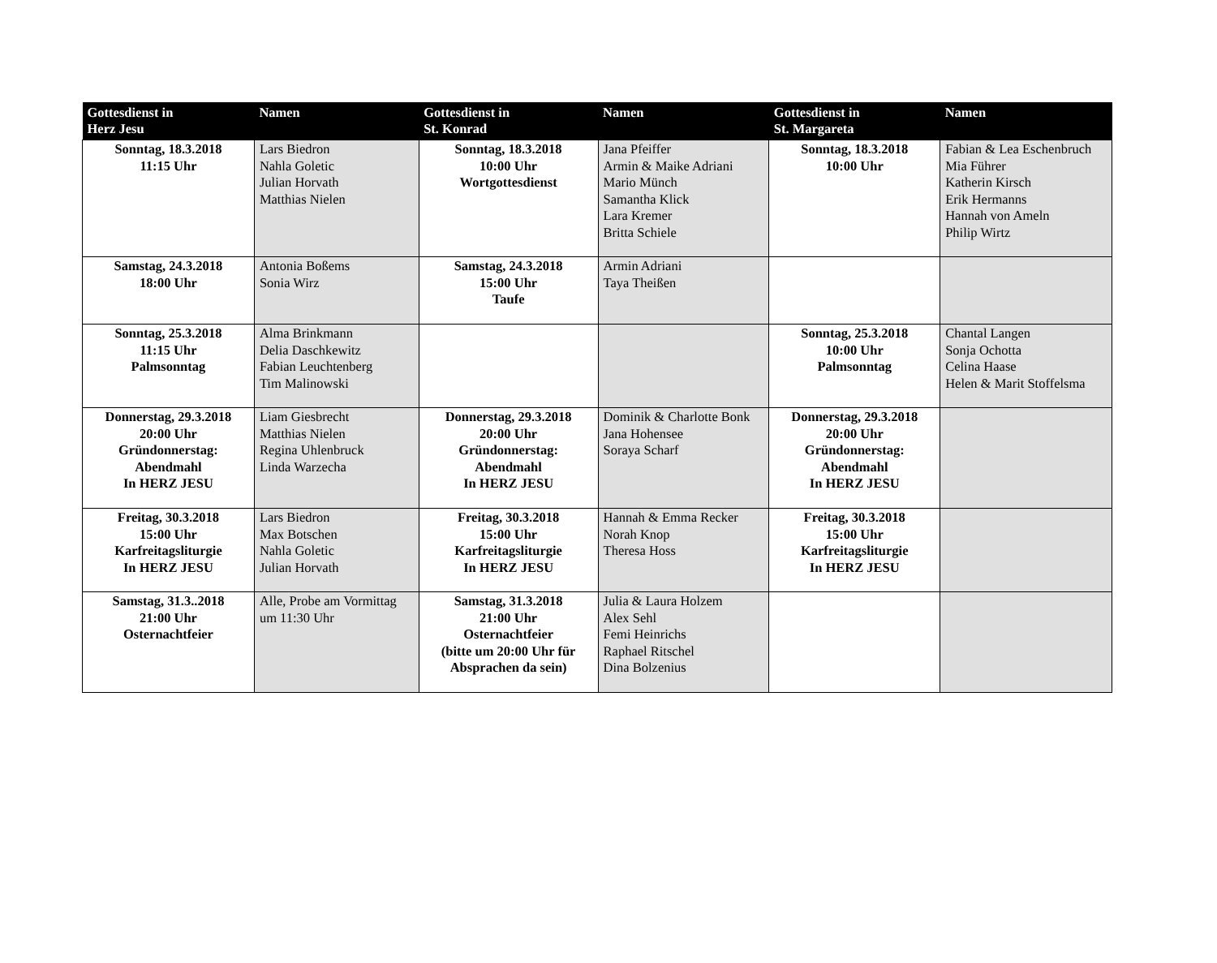| Gottesdienst in Herz Jesu | Namen | Gottesdienst in St. Konrad | Namen | Gottesdienst in St. Margareta | Namen |
| --- | --- | --- | --- | --- | --- |
| Sonntag, 18.3.2018 11:15 Uhr | Lars Biedron Nahla Goletic Julian Horvath Matthias Nielen | Sonntag, 18.3.2018 10:00 Uhr Wortgottesdienst | Jana Pfeiffer Armin & Maike Adriani Mario Münch Samantha Klick Lara Kremer Britta Schiele | Sonntag, 18.3.2018 10:00 Uhr | Fabian & Lea Eschenbruch Mia Führer Katherin Kirsch Erik Hermanns Hannah von Ameln Philip Wirtz |
| Samstag, 24.3.2018 18:00 Uhr | Antonia Boßems Sonia Wirz | Samstag, 24.3.2018 15:00 Uhr Taufe | Armin Adriani Taya Theißen | | |
| Sonntag, 25.3.2018 11:15 Uhr Palmsonntag | Alma Brinkmann Delia Daschkewitz Fabian Leuchtenberg Tim Malinowski | | | Sonntag, 25.3.2018 10:00 Uhr Palmsonntag | Chantal Langen Sonja Ochotta Celina Haase Helen & Marit Stoffelsma |
| Donnerstag, 29.3.2018 20:00 Uhr Gründonnerstag: Abendmahl In HERZ JESU | Liam Giesbrecht Matthias Nielen Regina Uhlenbruck Linda Warzecha | Donnerstag, 29.3.2018 20:00 Uhr Gründonnerstag: Abendmahl In HERZ JESU | Dominik & Charlotte Bonk Jana Hohensee Soraya Scharf | Donnerstag, 29.3.2018 20:00 Uhr Gründonnerstag: Abendmahl In HERZ JESU | |
| Freitag, 30.3.2018 15:00 Uhr Karfreitagsliturgie In HERZ JESU | Lars Biedron Max Botschen Nahla Goletic Julian Horvath | Freitag, 30.3.2018 15:00 Uhr Karfreitagsliturgie In HERZ JESU | Hannah & Emma Recker Norah Knop Theresa Hoss | Freitag, 30.3.2018 15:00 Uhr Karfreitagsliturgie In HERZ JESU | |
| Samstag, 31.3..2018 21:00 Uhr Osternachtfeier | Alle, Probe am Vormittag um 11:30 Uhr | Samstag, 31.3.2018 21:00 Uhr Osternachtfeier (bitte um 20:00 Uhr für Absprachen da sein) | Julia & Laura Holzem Alex Sehl Femi Heinrichs Raphael Ritschel Dina Bolzenius | | |